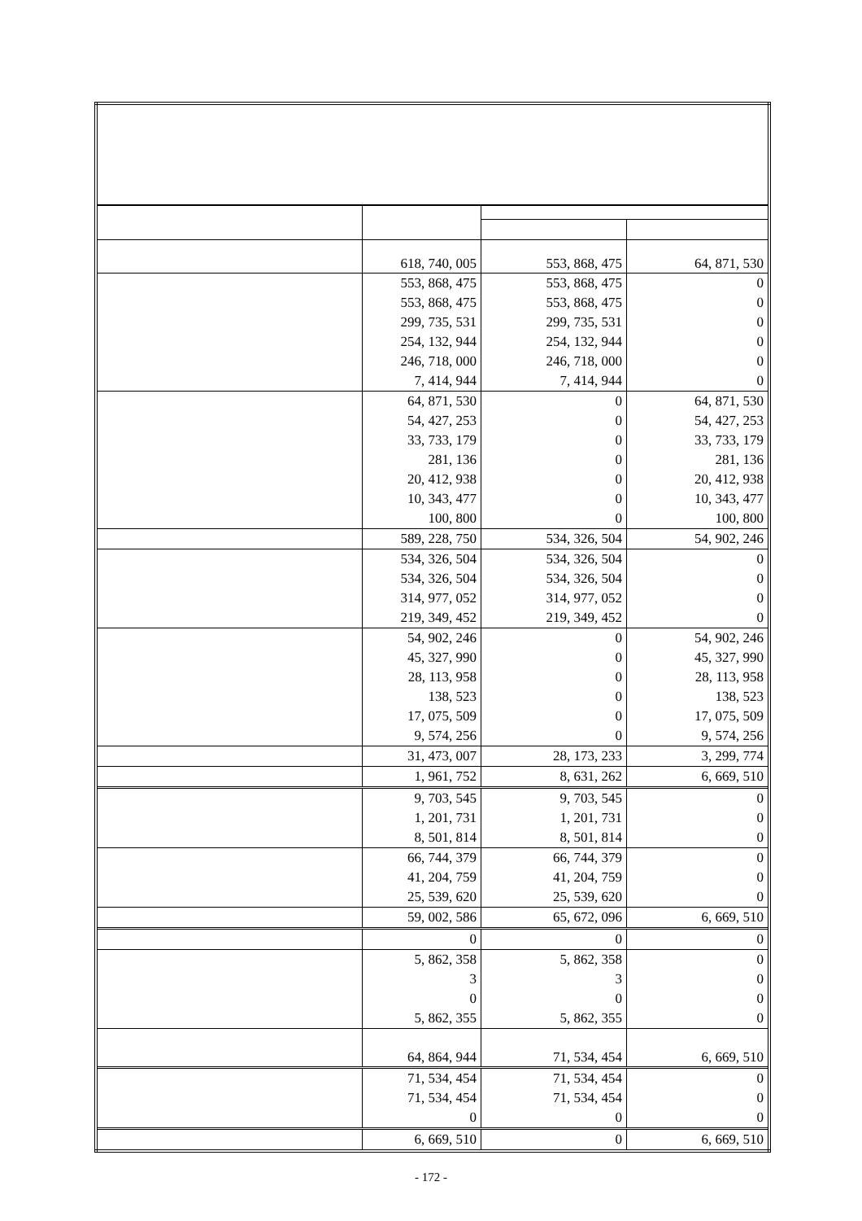| | 618, 740, 005 | 553, 868, 475 | 64, 871, 530 |
| | 553, 868, 475 | 553, 868, 475 | 0 |
| | 553, 868, 475 | 553, 868, 475 | 0 |
| | 299, 735, 531 | 299, 735, 531 | 0 |
| | 254, 132, 944 | 254, 132, 944 | 0 |
| | 246, 718, 000 | 246, 718, 000 | 0 |
| | 7, 414, 944 | 7, 414, 944 | 0 |
| | 64, 871, 530 | 0 | 64, 871, 530 |
| | 54, 427, 253 | 0 | 54, 427, 253 |
| | 33, 733, 179 | 0 | 33, 733, 179 |
| | 281, 136 | 0 | 281, 136 |
| | 20, 412, 938 | 0 | 20, 412, 938 |
| | 10, 343, 477 | 0 | 10, 343, 477 |
| | 100, 800 | 0 | 100, 800 |
| | 589, 228, 750 | 534, 326, 504 | 54, 902, 246 |
| | 534, 326, 504 | 534, 326, 504 | 0 |
| | 534, 326, 504 | 534, 326, 504 | 0 |
| | 314, 977, 052 | 314, 977, 052 | 0 |
| | 219, 349, 452 | 219, 349, 452 | 0 |
| | 54, 902, 246 | 0 | 54, 902, 246 |
| | 45, 327, 990 | 0 | 45, 327, 990 |
| | 28, 113, 958 | 0 | 28, 113, 958 |
| | 138, 523 | 0 | 138, 523 |
| | 17, 075, 509 | 0 | 17, 075, 509 |
| | 9, 574, 256 | 0 | 9, 574, 256 |
| | 31, 473, 007 | 28, 173, 233 | 3, 299, 774 |
| | 1, 961, 752 | 8, 631, 262 | 6, 669, 510 |
| | 9, 703, 545 | 9, 703, 545 | 0 |
| | 1, 201, 731 | 1, 201, 731 | 0 |
| | 8, 501, 814 | 8, 501, 814 | 0 |
| | 66, 744, 379 | 66, 744, 379 | 0 |
| | 41, 204, 759 | 41, 204, 759 | 0 |
| | 25, 539, 620 | 25, 539, 620 | 0 |
| | 59, 002, 586 | 65, 672, 096 | 6, 669, 510 |
| | 0 | 0 | 0 |
| | 5, 862, 358 | 5, 862, 358 | 0 |
| | 3 | 3 | 0 |
| | 0 | 0 | 0 |
| | 5, 862, 355 | 5, 862, 355 | 0 |
| | 64, 864, 944 | 71, 534, 454 | 6, 669, 510 |
| | 71, 534, 454 | 71, 534, 454 | 0 |
| | 71, 534, 454 | 71, 534, 454 | 0 |
| | 0 | 0 | 0 |
| | 6, 669, 510 | 0 | 6, 669, 510 |
- 172 -